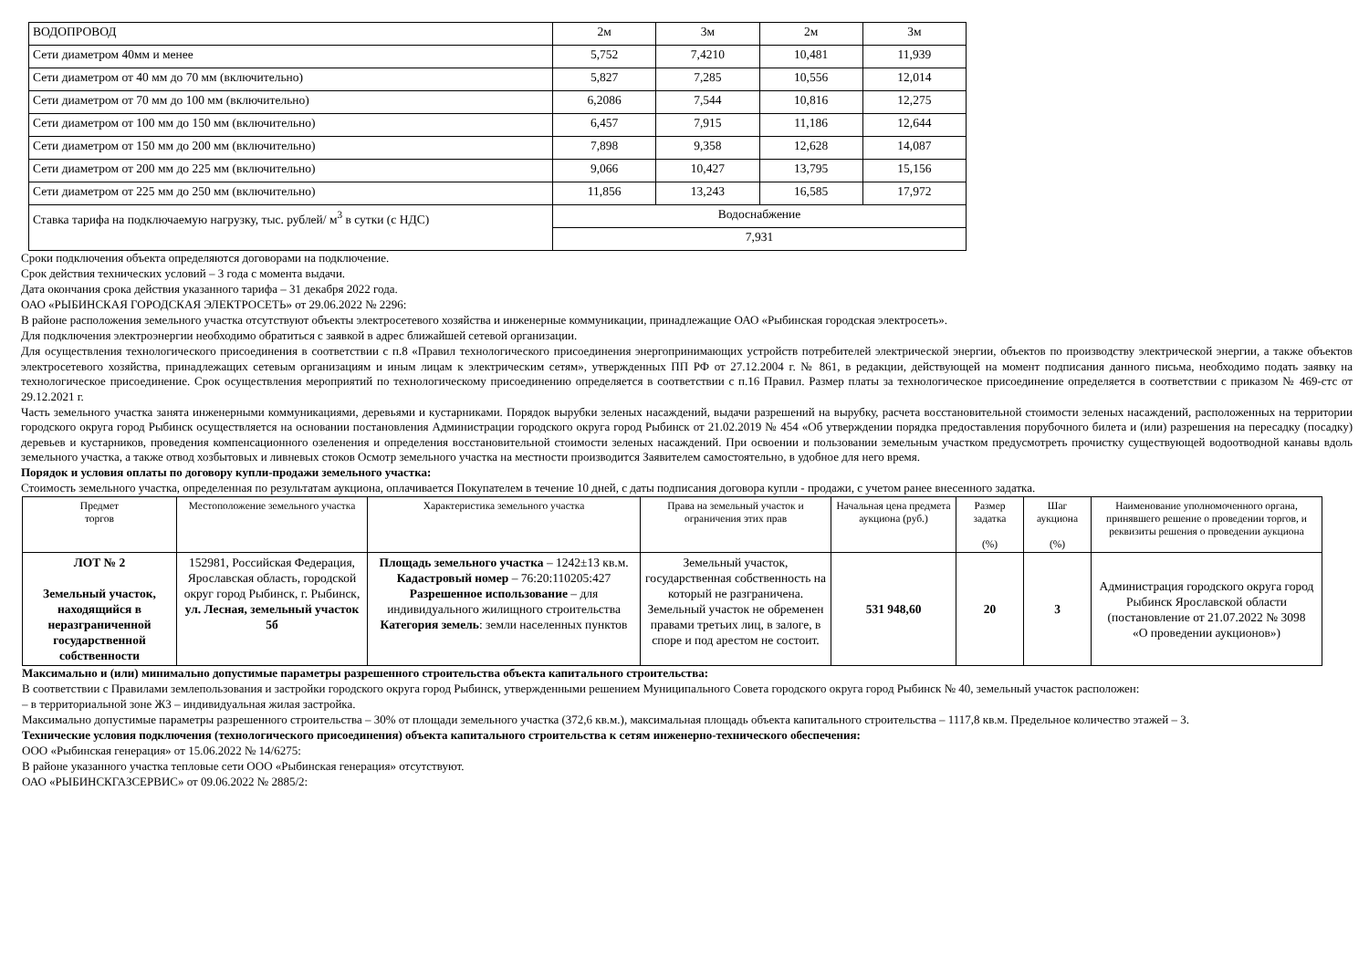| ВОДОПРОВОД | 2м | 3м | 2м | 3м |
| Сети диаметром 40мм и менее | 5,752 | 7,4210 | 10,481 | 11,939 |
| Сети диаметром от 40 мм до 70 мм (включительно) | 5,827 | 7,285 | 10,556 | 12,014 |
| Сети диаметром от 70 мм до 100 мм (включительно) | 6,2086 | 7,544 | 10,816 | 12,275 |
| Сети диаметром от 100 мм до 150 мм (включительно) | 6,457 | 7,915 | 11,186 | 12,644 |
| Сети диаметром от 150 мм до 200 мм (включительно) | 7,898 | 9,358 | 12,628 | 14,087 |
| Сети диаметром от 200 мм до 225 мм (включительно) | 9,066 | 10,427 | 13,795 | 15,156 |
| Сети диаметром от 225 мм до 250 мм (включительно) | 11,856 | 13,243 | 16,585 | 17,972 |
| Ставка тарифа на подключаемую нагрузку, тыс. рублей/ м<sup>3</sup> в сутки (с НДС) | Водоснабжение | | | |
| | 7,931 | | | |
Сроки подключения объекта определяются договорами на подключение.
Срок действия технических условий – 3 года с момента выдачи.
Дата окончания срока действия указанного тарифа – 31 декабря 2022 года.
ОАО «РЫБИНСКАЯ ГОРОДСКАЯ ЭЛЕКТРОСЕТЬ» от 29.06.2022 № 2296:
В районе расположения земельного участка отсутствуют объекты электросетевого хозяйства и инженерные коммуникации, принадлежащие ОАО «Рыбинская городская электросеть».
Для подключения электроэнергии необходимо обратиться с заявкой в адрес ближайшей сетевой организации.
Для осуществления технологического присоединения в соответствии с п.8 «Правил технологического присоединения энергопринимающих устройств потребителей электрической энергии, объектов по производству электрической энергии, а также объектов электросетевого хозяйства, принадлежащих сетевым организациям и иным лицам к электрическим сетям», утвержденных ПП РФ от 27.12.2004 г. № 861, в редакции, действующей на момент подписания данного письма, необходимо подать заявку на технологическое присоединение. Срок осуществления мероприятий по технологическому присоединению определяется в соответствии с п.16 Правил. Размер платы за технологическое присоединение определяется в соответствии с приказом № 469-стс от 29.12.2021 г.
Часть земельного участка занята инженерными коммуникациями, деревьями и кустарниками. Порядок вырубки зеленых насаждений, выдачи разрешений на вырубку, расчета восстановительной стоимости зеленых насаждений, расположенных на территории городского округа город Рыбинск осуществляется на основании постановления Администрации городского округа город Рыбинск от 21.02.2019 № 454 «Об утверждении порядка предоставления порубочного билета и (или) разрешения на пересадку (посадку) деревьев и кустарников, проведения компенсационного озеленения и определения восстановительной стоимости зеленых насаждений. При освоении и пользовании земельным участком предусмотреть прочистку существующей водоотводной канавы вдоль земельного участка, а также отвод хозбытовых и ливневых стоков Осмотр земельного участка на местности производится Заявителем самостоятельно, в удобное для него время.
Порядок и условия оплаты по договору купли-продажи земельного участка:
Стоимость земельного участка, определенная по результатам аукциона, оплачивается Покупателем в течение 10 дней, с даты подписания договора купли - продажи, с учетом ранее внесенного задатка.
| Предмет торгов | Местоположение земельного участка | Характеристика земельного участка | Права на земельный участок и ограничения этих прав | Начальная цена предмета аукциона (руб.) | Размер задатка (%) | Шаг аукциона (%) | Наименование уполномоченного органа, принявшего решение о проведении торгов, и реквизиты решения о проведении аукциона |
| ЛОТ № 2 Земельный участок, находящийся в неразграниченной государственной собственности | 152981, Российская Федерация, Ярославская область, городской округ город Рыбинск, г. Рыбинск, ул. Лесная, земельный участок 5б | Площадь земельного участка – 1242±13 кв.м. Кадастровый номер – 76:20:110205:427 Разрешенное использование – для индивидуального жилищного строительства Категория земель : земли населенных пунктов | Земельный участок, государственная собственность на который не разграничена. Земельный участок не обременен правами третьих лиц, в залоге, в споре и под арестом не состоит. | 531 948,60 | 20 | 3 | Администрация городского округа город Рыбинск Ярославской области (постановление от 21.07.2022 № 3098 «О проведении аукционов») |
Максимально и (или) минимально допустимые параметры разрешенного строительства объекта капитального строительства:
В соответствии с Правилами землепользования и застройки городского округа город Рыбинск, утвержденными решением Муниципального Совета городского округа город Рыбинск № 40, земельный участок расположен:
– в территориальной зоне Ж3 – индивидуальная жилая застройка.
Максимально допустимые параметры разрешенного строительства – 30% от площади земельного участка (372,6 кв.м.), максимальная площадь объекта капитального строительства – 1117,8 кв.м. Предельное количество этажей – 3.
Технические условия подключения (технологического присоединения) объекта капитального строительства к сетям инженерно-технического обеспечения:
ООО «Рыбинская генерация» от 15.06.2022 № 14/6275:
В районе указанного участка тепловые сети ООО «Рыбинская генерация» отсутствуют.
ОАО «РЫБИНСКГАЗСЕРВИС» от 09.06.2022 № 2885/2: